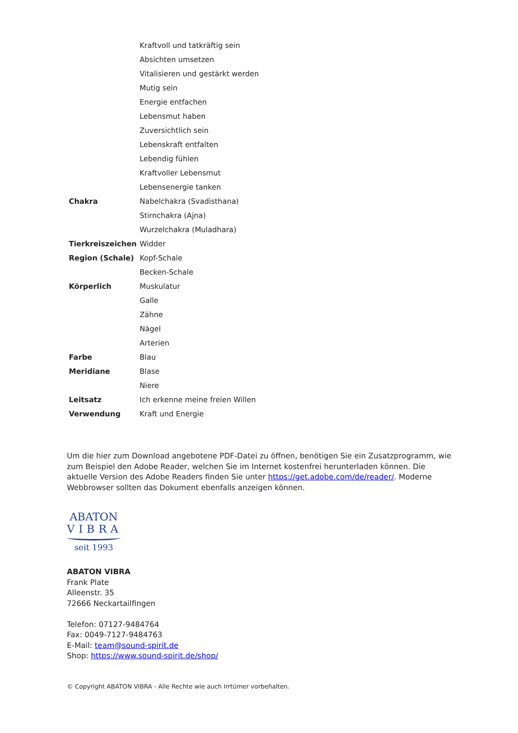| | Kraftvoll und tatkräftig sein |
| | Absichten umsetzen |
| | Vitalisieren und gestärkt werden |
| | Mutig sein |
| | Energie entfachen |
| | Lebensmut haben |
| | Zuversichtlich sein |
| | Lebenskraft entfalten |
| | Lebendig fühlen |
| | Kraftvoller Lebensmut |
| | Lebensenergie tanken |
| Chakra | Nabelchakra (Svadisthana) |
| | Stirnchakra (Ajna) |
| | Wurzelchakra (Muladhara) |
| Tierkreiszeichen | Widder |
| Region (Schale) | Kopf-Schale |
| | Becken-Schale |
| Körperlich | Muskulatur |
| | Galle |
| | Zähne |
| | Nägel |
| | Arterien |
| Farbe | Blau |
| Meridiane | Blase |
| | Niere |
| Leitsatz | Ich erkenne meine freien Willen |
| Verwendung | Kraft und Energie |
Um die hier zum Download angebotene PDF-Datei zu öffnen, benötigen Sie ein Zusatzprogramm, wie zum Beispiel den Adobe Reader, welchen Sie im Internet kostenfrei herunterladen können. Die aktuelle Version des Adobe Readers finden Sie unter https://get.adobe.com/de/reader/. Moderne Webbrowser sollten das Dokument ebenfalls anzeigen können.
ABATON
VIBRA
seit 1993
ABATON VIBRA
Frank Plate
Alleenstr. 35
72666 Neckartailfingen
Telefon: 07127-9484764
Fax: 0049-7127-9484763
E-Mail: team@sound-spirit.de
Shop: https://www.sound-spirit.de/shop/
© Copyright ABATON VIBRA - Alle Rechte wie auch Irrtümer vorbehalten.